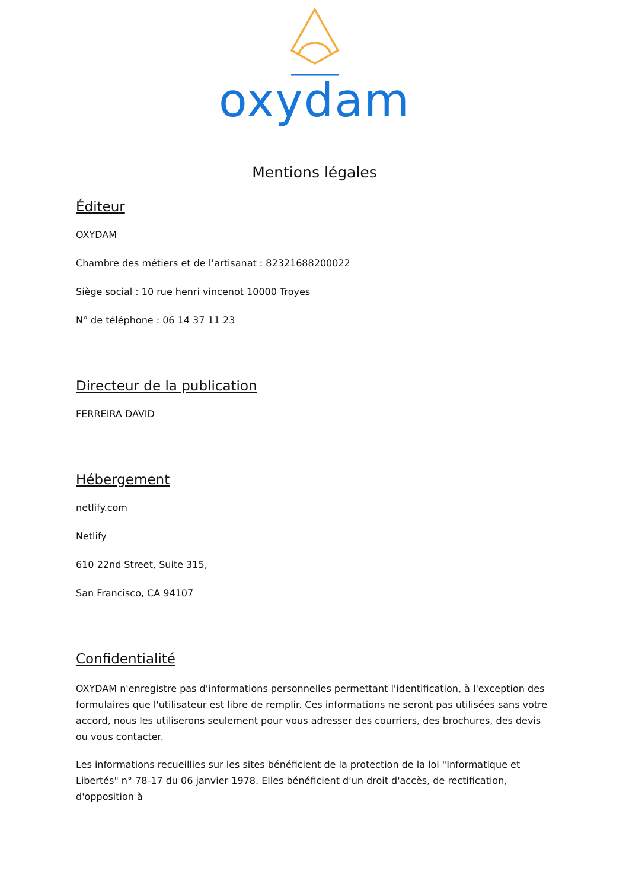oxydam
Mentions légales
Éditeur
OXYDAM
Chambre des métiers et de l’artisanat : 82321688200022
Siège social : 10 rue henri vincenot 10000 Troyes
N° de téléphone : 06 14 37 11 23
Directeur de la publication
FERREIRA DAVID
Hébergement
netlify.com
Netlify
610 22nd Street, Suite 315,
San Francisco, CA 94107
Confidentialité
OXYDAM n'enregistre pas d'informations personnelles permettant l'identification, à l'exception des formulaires que l'utilisateur est libre de remplir. Ces informations ne seront pas utilisées sans votre accord, nous les utiliserons seulement pour vous adresser des courriers, des brochures, des devis ou vous contacter.
Les informations recueillies sur les sites bénéficient de la protection de la loi "Informatique et Libertés" n° 78-17 du 06 janvier 1978. Elles bénéficient d'un droit d'accès, de rectification, d'opposition à